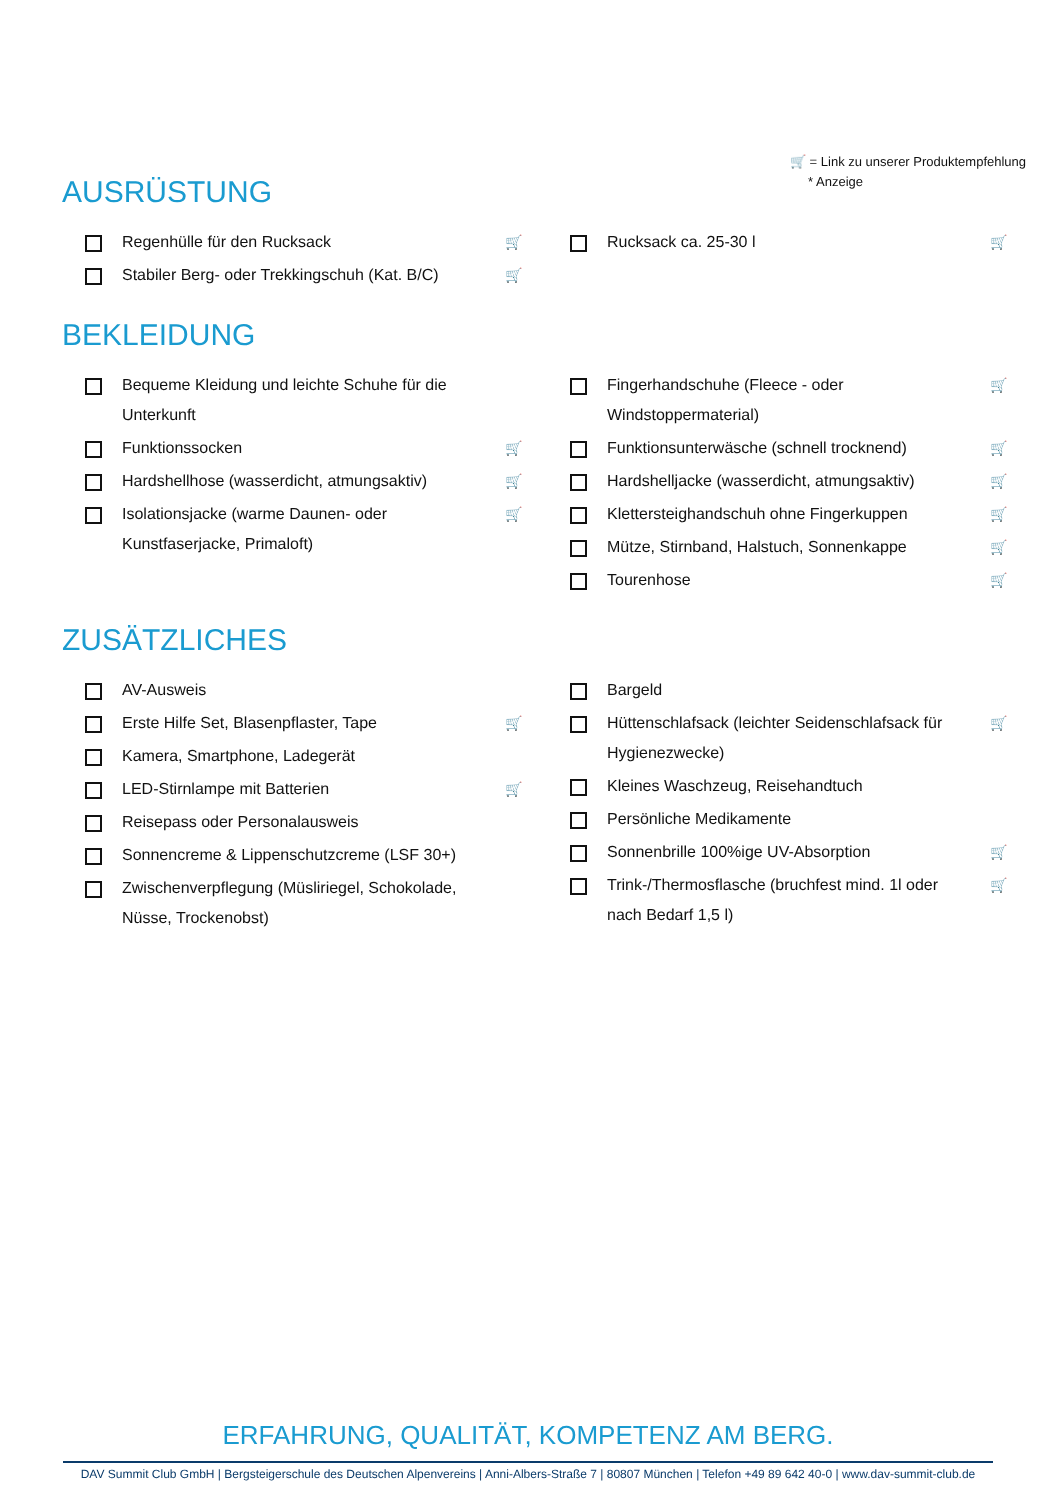🛒 = Link zu unserer Produktempfehlung
* Anzeige
AUSRÜSTUNG
Regenhülle für den Rucksack 🛒
Stabiler Berg- oder Trekkingschuh (Kat. B/C) 🛒
Rucksack ca. 25-30 l 🛒
BEKLEIDUNG
Bequeme Kleidung und leichte Schuhe für die Unterkunft
Funktionssocken 🛒
Hardshellhose (wasserdicht, atmungsaktiv) 🛒
Isolationsjacke (warme Daunen- oder Kunstfaserjacke, Primaloft) 🛒
Fingerhandschuhe (Fleece - oder Windstoppermaterial) 🛒
Funktionsunterwäsche (schnell trocknend) 🛒
Hardshelljacke (wasserdicht, atmungsaktiv) 🛒
Klettersteighandschuh ohne Fingerkuppen 🛒
Mütze, Stirnband, Halstuch, Sonnenkappe 🛒
Tourenhose 🛒
ZUSÄTZLICHES
AV-Ausweis
Erste Hilfe Set, Blasenpflaster, Tape 🛒
Kamera, Smartphone, Ladegerät
LED-Stirnlampe mit Batterien 🛒
Reisepass oder Personalausweis
Sonnencreme & Lippenschutzcreme (LSF 30+)
Zwischenverpflegung (Müsliriegel, Schokolade, Nüsse, Trockenobst)
Bargeld
Hüttenschlafsack (leichter Seidenschlafsack für Hygienezwecke) 🛒
Kleines Waschzeug, Reisehandtuch
Persönliche Medikamente
Sonnenbrille 100%ige UV-Absorption 🛒
Trink-/Thermosflasche (bruchfest mind. 1l oder nach Bedarf 1,5 l) 🛒
ERFAHRUNG, QUALITÄT, KOMPETENZ AM BERG.
DAV Summit Club GmbH | Bergsteigerschule des Deutschen Alpenvereins | Anni-Albers-Straße 7 | 80807 München | Telefon +49 89 642 40-0 | www.dav-summit-club.de